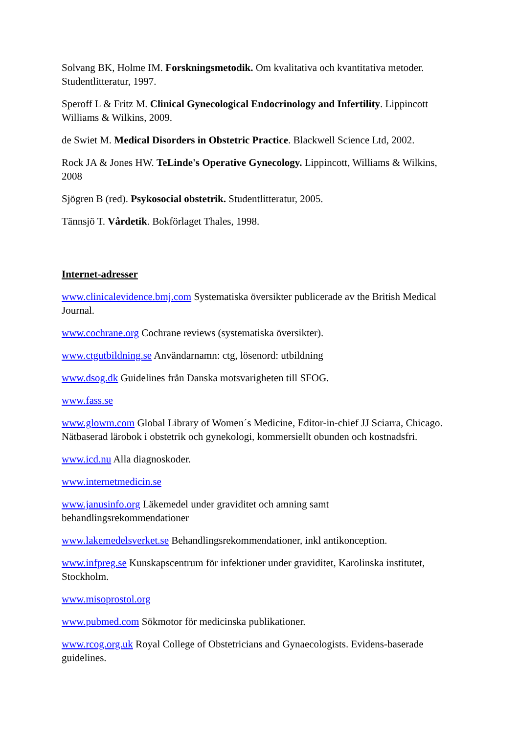Solvang BK, Holme IM. Forskningsmetodik. Om kvalitativa och kvantitativa metoder. Studentlitteratur, 1997.
Speroff L & Fritz M. Clinical Gynecological Endocrinology and Infertility. Lippincott Williams & Wilkins, 2009.
de Swiet M. Medical Disorders in Obstetric Practice. Blackwell Science Ltd, 2002.
Rock JA & Jones HW. TeLinde's Operative Gynecology. Lippincott, Williams & Wilkins, 2008
Sjögren B (red). Psykosocial obstetrik. Studentlitteratur, 2005.
Tännsjö T. Vårdetik. Bokförlaget Thales, 1998.
Internet-adresser
www.clinicalevidence.bmj.com Systematiska översikter publicerade av the British Medical Journal.
www.cochrane.org Cochrane reviews (systematiska översikter).
www.ctgutbildning.se Användarnamn: ctg, lösenord: utbildning
www.dsog.dk Guidelines från Danska motsvarigheten till SFOG.
www.fass.se
www.glowm.com Global Library of Women´s Medicine, Editor-in-chief JJ Sciarra, Chicago. Nätbaserad lärobok i obstetrik och gynekologi, kommersiellt obunden och kostnadsfri.
www.icd.nu Alla diagnoskoder.
www.internetmedicin.se
www.janusinfo.org Läkemedel under graviditet och amning samt
behandlingsrekommendationer
www.lakemedelsverket.se Behandlingsrekommendationer, inkl antikonception.
www.infpreg.se Kunskapscentrum för infektioner under graviditet, Karolinska institutet, Stockholm.
www.misoprostol.org
www.pubmed.com Sökmotor för medicinska publikationer.
www.rcog.org.uk Royal College of Obstetricians and Gynaecologists. Evidens-baserade guidelines.